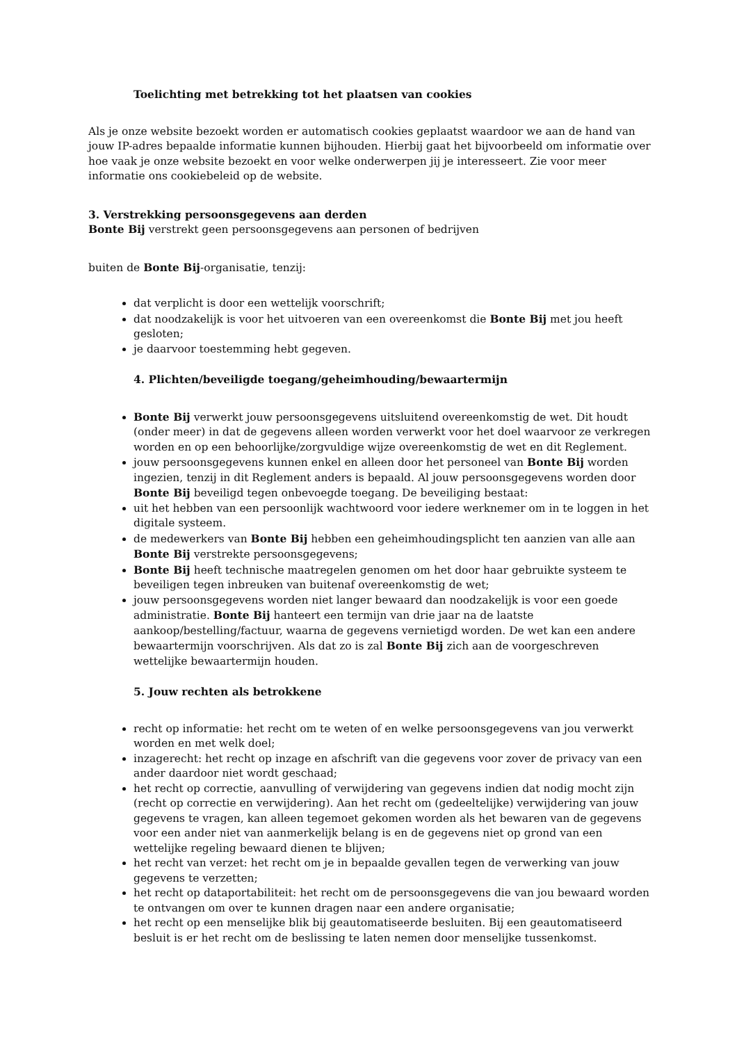Toelichting met betrekking tot het plaatsen van cookies
Als je onze website bezoekt worden er automatisch cookies geplaatst waardoor we aan de hand van jouw IP-adres bepaalde informatie kunnen bijhouden. Hierbij gaat het bijvoorbeeld om informatie over hoe vaak je onze website bezoekt en voor welke onderwerpen jij je interesseert. Zie voor meer informatie ons cookiebeleid op de website.
3. Verstrekking persoonsgegevens aan derden
Bonte Bij verstrekt geen persoonsgegevens aan personen of bedrijven
buiten de Bonte Bij-organisatie, tenzij:
dat verplicht is door een wettelijk voorschrift;
dat noodzakelijk is voor het uitvoeren van een overeenkomst die Bonte Bij met jou heeft gesloten;
je daarvoor toestemming hebt gegeven.
4. Plichten/beveiligde toegang/geheimhouding/bewaartermijn
Bonte Bij verwerkt jouw persoonsgegevens uitsluitend overeenkomstig de wet. Dit houdt (onder meer) in dat de gegevens alleen worden verwerkt voor het doel waarvoor ze verkregen worden en op een behoorlijke/zorgvuldige wijze overeenkomstig de wet en dit Reglement.
jouw persoonsgegevens kunnen enkel en alleen door het personeel van Bonte Bij worden ingezien, tenzij in dit Reglement anders is bepaald. Al jouw persoonsgegevens worden door Bonte Bij beveiligd tegen onbevoegde toegang. De beveiliging bestaat:
uit het hebben van een persoonlijk wachtwoord voor iedere werknemer om in te loggen in het digitale systeem.
de medewerkers van Bonte Bij hebben een geheimhoudingsplicht ten aanzien van alle aan Bonte Bij verstrekte persoonsgegevens;
Bonte Bij heeft technische maatregelen genomen om het door haar gebruikte systeem te beveiligen tegen inbreuken van buitenaf overeenkomstig de wet;
jouw persoonsgegevens worden niet langer bewaard dan noodzakelijk is voor een goede administratie. Bonte Bij hanteert een termijn van drie jaar na de laatste aankoop/bestelling/factuur, waarna de gegevens vernietigd worden. De wet kan een andere bewaartermijn voorschrijven. Als dat zo is zal Bonte Bij zich aan de voorgeschreven wettelijke bewaartermijn houden.
5. Jouw rechten als betrokkene
recht op informatie: het recht om te weten of en welke persoonsgegevens van jou verwerkt worden en met welk doel;
inzagerecht: het recht op inzage en afschrift van die gegevens voor zover de privacy van een ander daardoor niet wordt geschaad;
het recht op correctie, aanvulling of verwijdering van gegevens indien dat nodig mocht zijn (recht op correctie en verwijdering). Aan het recht om (gedeeltelijke) verwijdering van jouw gegevens te vragen, kan alleen tegemoet gekomen worden als het bewaren van de gegevens voor een ander niet van aanmerkelijk belang is en de gegevens niet op grond van een wettelijke regeling bewaard dienen te blijven;
het recht van verzet: het recht om je in bepaalde gevallen tegen de verwerking van jouw gegevens te verzetten;
het recht op dataportabiliteit: het recht om de persoonsgegevens die van jou bewaard worden te ontvangen om over te kunnen dragen naar een andere organisatie;
het recht op een menselijke blik bij geautomatiseerde besluiten. Bij een geautomatiseerd besluit is er het recht om de beslissing te laten nemen door menselijke tussenkomst.